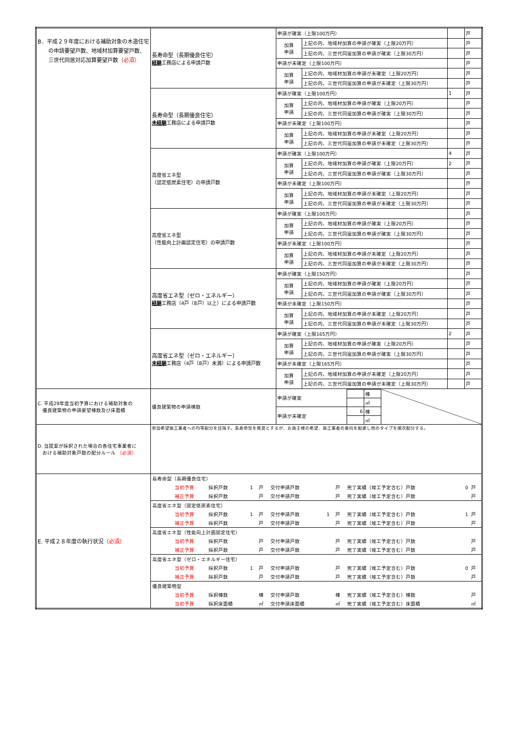| B．平成２９年度における補助対象の木造住宅 の申請要望戸数、地域材加算要望戸数、 三世代同居対応加算要望戸数 （必須） | 長寿命型（長期優良住宅） 経験 工務店による申請戸数 | 申請が確実（上限100万円） | | | 戸 |
| | | 加算 申請 | 上記の内、地域材加算の申請が確実（上限20万円） | | 戸 |
| | | | 上記の内、三世代同居加算の申請が確実（上限30万円） | | 戸 |
| | | 申請が未確定（上限100万円） | | | 戸 |
| | | 加算 申請 | 上記の内、地域材加算の申請が未確定（上限20万円） | | 戸 |
| | | | 上記の内、三世代同居加算の申請が未確定（上限30万円） | | 戸 |
| | 長寿命型（長期優良住宅） 未経験 工務店による申請戸数 | 申請が確実（上限100万円） | | 1 | 戸 |
| | | 加算 申請 | 上記の内、地域材加算の申請が確実（上限20万円） | | 戸 |
| | | | 上記の内、三世代同居加算の申請が確実（上限30万円） | | 戸 |
| | | 申請が未確定（上限100万円） | | | 戸 |
| | | 加算 申請 | 上記の内、地域材加算の申請が未確定（上限20万円） | | 戸 |
| | | | 上記の内、三世代同居加算の申請が未確定（上限30万円） | | 戸 |
| | 高度省エネ型 （認定低炭素住宅）の申請戸数 | 申請が確実（上限100万円） | | 4 | 戸 |
| | | 加算 申請 | 上記の内、地域材加算の申請が確実（上限20万円） | 2 | 戸 |
| | | | 上記の内、三世代同居加算の申請が確実（上限30万円） | | 戸 |
| | | 申請が未確定（上限100万円） | | | 戸 |
| | | 加算 申請 | 上記の内、地域材加算の申請が未確定（上限20万円） | | 戸 |
| | | | 上記の内、三世代同居加算の申請が未確定（上限30万円） | | 戸 |
| | 高度省エネ型 （性能向上計画認定住宅）の申請戸数 | 申請が確実（上限100万円） | | | 戸 |
| | | 加算 申請 | 上記の内、地域材加算の申請が確実（上限20万円） | | 戸 |
| | | | 上記の内、三世代同居加算の申請が確実（上限30万円） | | 戸 |
| | | 申請が未確定（上限100万円） | | | 戸 |
| | | 加算 申請 | 上記の内、地域材加算の申請が未確定（上限20万円） | | 戸 |
| | | | 上記の内、三世代同居加算の申請が未確定（上限30万円） | | 戸 |
| | 高度省エネ型（ゼロ・エネルギー） 経験 工務店（4戸（8戸）以上）による申請戸数 | 申請が確実（上限150万円） | | | 戸 |
| | | 加算 申請 | 上記の内、地域材加算の申請が確実（上限20万円） | | 戸 |
| | | | 上記の内、三世代同居加算の申請が確実（上限30万円） | | 戸 |
| | | 申請が未確定（上限150万円） | | | 戸 |
| | | 加算 申請 | 上記の内、地域材加算の申請が未確定（上限20万円） | | 戸 |
| | | | 上記の内、三世代同居加算の申請が未確定（上限30万円） | | 戸 |
| | 高度省エネ型（ゼロ・エネルギー） 未経験 工務店（4戸（8戸）未満）による申請戸数 | 申請が確実（上限165万円） | | 2 | 戸 |
| | | 加算 申請 | 上記の内、地域材加算の申請が確実（上限20万円） | | 戸 |
| | | | 上記の内、三世代同居加算の申請が確実（上限30万円） | | 戸 |
| | | 申請が未確定（上限165万円） | | | 戸 |
| | | 加算 申請 | 上記の内、地域材加算の申請が未確定（上限20万円） | | 戸 |
| | | | 上記の内、三世代同居加算の申請が未確定（上限30万円） | | 戸 |
| C. 平成29年度当初予算における補助対象の 優良建築物の申請要望棟数及び床面積 | 優良建築物の申請棟数 | / 申請が確実 / / 棟 / / / / / ㎡ / / / 申請が未確定 / 6 / 棟 / / / / / ㎡ / / | | | |
| D. 当提案が採択された場合の各住宅事業者に おける補助対象戸数の配分ルール （必須） | 参加希望施工業者への均等配分を目指す。長寿命型を推奨とするが、お施主様の希望、施工業者の意向を配慮し他のタイプを順次配分する。 | | | | |
| E. 平成２８年度の執行状況 （必須） | / 長寿命型（長期優良住宅） / / / / / / / / / / / / / 当初予算 / 採択戸数 / 1 / 戸 / 交付申請戸数 / / 戸 / 完了実績（竣工予定含む）戸数 / 0 / 戸 / / / 補正予算 / 採択戸数 / / 戸 / 交付申請戸数 / / 戸 / 完了実績（竣工予定含む）戸数 / / 戸 / / 高度省エネ型（認定低炭素住宅） / / / / / / / / / / / / / 当初予算 / 採択戸数 / 1 / 戸 / 交付申請戸数 / 1 / 戸 / 完了実績（竣工予定含む）戸数 / 1 / 戸 / / / 補正予算 / 採択戸数 / / 戸 / 交付申請戸数 / / 戸 / 完了実績（竣工予定含む）戸数 / / 戸 / / 高度省エネ型（性能向上計画認定住宅） / / / / / / / / / / / / / 当初予算 / 採択戸数 / / 戸 / 交付申請戸数 / / 戸 / 完了実績（竣工予定含む）戸数 / / 戸 / / / 補正予算 / 採択戸数 / / 戸 / 交付申請戸数 / / 戸 / 完了実績（竣工予定含む）戸数 / / 戸 / / 高度省エネ型（ゼロ・エネルギー住宅） / / / / / / / / / / / / / 当初予算 / 採択戸数 / 1 / 戸 / 交付申請戸数 / / 戸 / 完了実績（竣工予定含む）戸数 / 0 / 戸 / / / 補正予算 / 採択戸数 / / 戸 / 交付申請戸数 / / 戸 / 完了実績（竣工予定含む）戸数 / / 戸 / / 優良建築物型 / / / / / / / / / / / / / 当初予算 / 採択棟数 / / 棟 / 交付申請戸数 / / 棟 / 完了実績（竣工予定含む）棟数 / / 戸 / / / 当初予算 / 採択床面積 / / ㎡ / 交付申請床面積 / / ㎡ / 完了実績（竣工予定含む）床面積 / / ㎡ / | | | | |